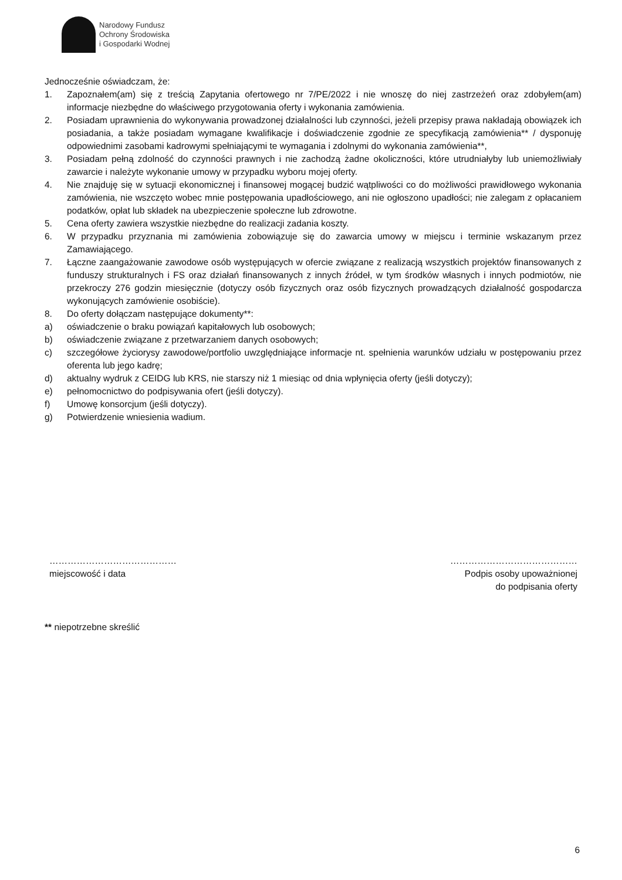Narodowy Fundusz
Ochrony Środowiska
i Gospodarki Wodnej
Jednocześnie oświadczam, że:
1. Zapoznałem(am) się z treścią Zapytania ofertowego nr 7/PE/2022 i nie wnoszę do niej zastrzeżeń oraz zdobyłem(am) informacje niezbędne do właściwego przygotowania oferty i wykonania zamówienia.
2. Posiadam uprawnienia do wykonywania prowadzonej działalności lub czynności, jeżeli przepisy prawa nakładają obowiązek ich posiadania, a także posiadam wymagane kwalifikacje i doświadczenie zgodnie ze specyfikacją zamówienia** / dysponuję odpowiednimi zasobami kadrowymi spełniającymi te wymagania i zdolnymi do wykonania zamówienia**,
3. Posiadam pełną zdolność do czynności prawnych i nie zachodzą żadne okoliczności, które utrudniałyby lub uniemożliwiały zawarcie i należyte wykonanie umowy w przypadku wyboru mojej oferty.
4. Nie znajduję się w sytuacji ekonomicznej i finansowej mogącej budzić wątpliwości co do możliwości prawidłowego wykonania zamówienia, nie wszczęto wobec mnie postępowania upadłościowego, ani nie ogłoszono upadłości; nie zalegam z opłacaniem podatków, opłat lub składek na ubezpieczenie społeczne lub zdrowotne.
5. Cena oferty zawiera wszystkie niezbędne do realizacji zadania koszty.
6. W przypadku przyznania mi zamówienia zobowiązuje się do zawarcia umowy w miejscu i terminie wskazanym przez Zamawiającego.
7. Łączne zaangażowanie zawodowe osób występujących w ofercie związane z realizacją wszystkich projektów finansowanych z funduszy strukturalnych i FS oraz działań finansowanych z innych źródeł, w tym środków własnych i innych podmiotów, nie przekroczy 276 godzin miesięcznie (dotyczy osób fizycznych oraz osób fizycznych prowadzących działalność gospodarcza wykonujących zamówienie osobiście).
8. Do oferty dołączam następujące dokumenty**:
a) oświadczenie o braku powiązań kapitałowych lub osobowych;
b) oświadczenie związane z przetwarzaniem danych osobowych;
c) szczegółowe życiorysy zawodowe/portfolio uwzględniające informacje nt. spełnienia warunków udziału w postępowaniu przez oferenta lub jego kadrę;
d) aktualny wydruk z CEIDG lub KRS, nie starszy niż 1 miesiąc od dnia wpłynięcia oferty (jeśli dotyczy);
e) pełnomocnictwo do podpisywania ofert (jeśli dotyczy).
f) Umowę konsorcjum (jeśli dotyczy).
g) Potwierdzenie wniesienia wadium.
……………………………………
miejscowość i data
……………………………………
Podpis osoby upoważnionej
do podpisania oferty
** niepotrzebne skreślić
6